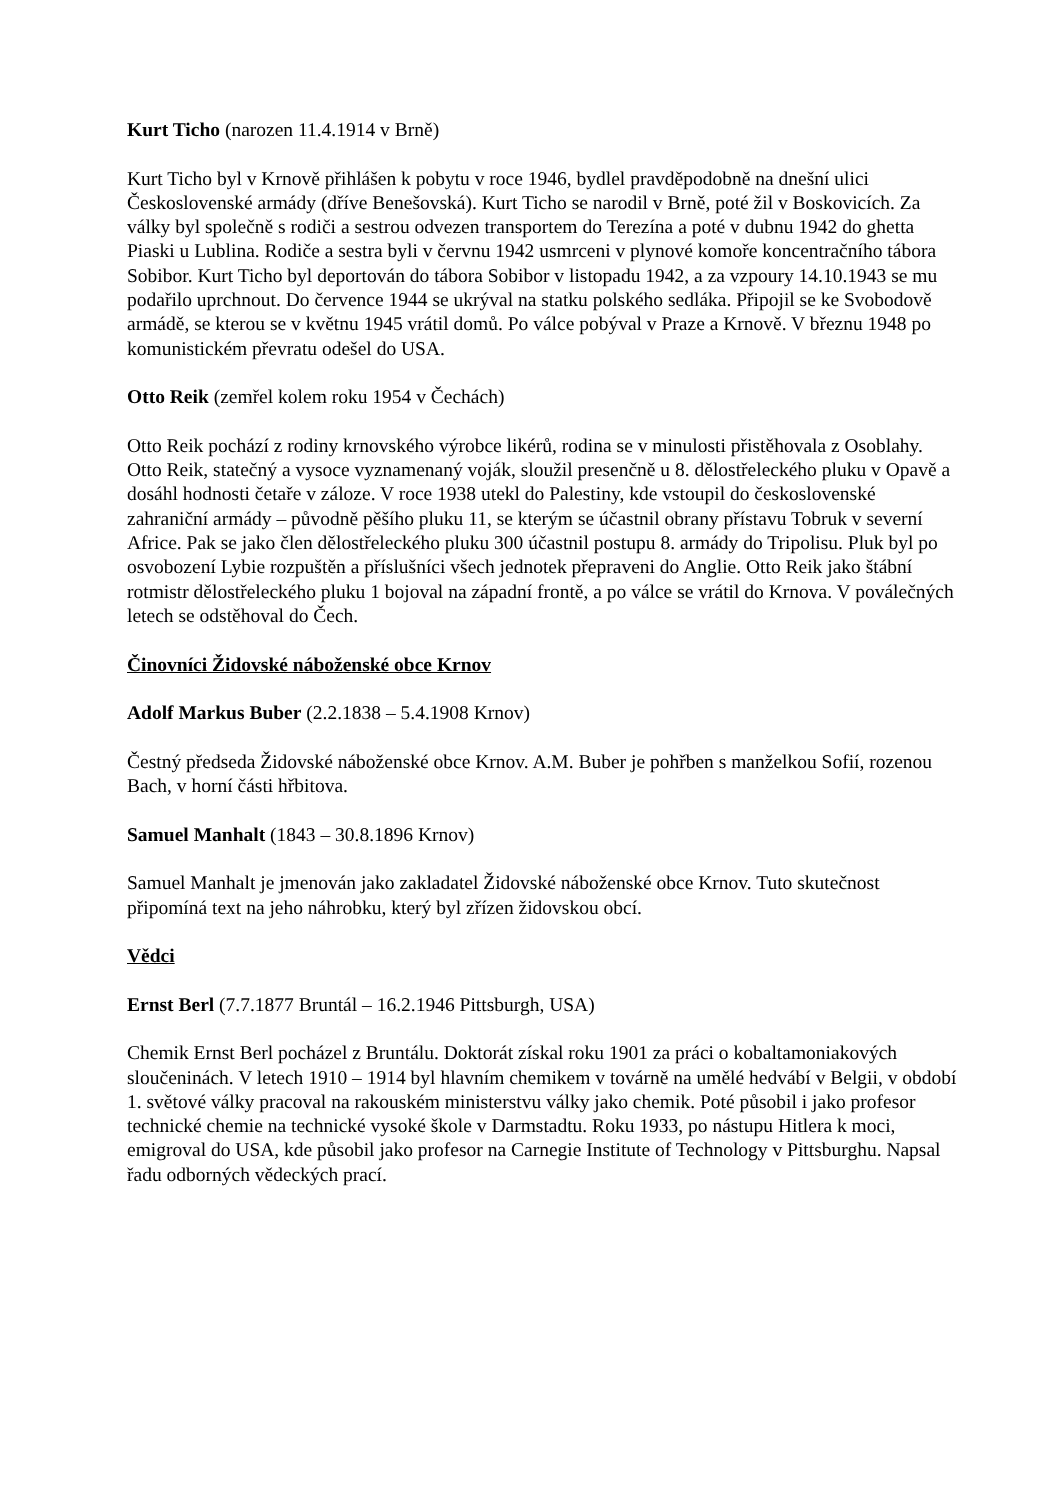Kurt Ticho (narozen 11.4.1914 v Brně)
Kurt Ticho byl v Krnově přihlášen k pobytu v roce 1946, bydlel pravděpodobně na dnešní ulici Československé armády (dříve Benešovská). Kurt Ticho se narodil v Brně, poté žil v Boskovicích. Za války byl společně s rodiči a sestrou odvezen transportem do Terezína a poté v dubnu 1942 do ghetta Piaski u Lublina. Rodiče a sestra byli v červnu 1942 usmrceni v plynové komoře koncentračního tábora Sobibor. Kurt Ticho byl deportován do tábora Sobibor v listopadu 1942, a za vzpoury 14.10.1943 se mu podařilo uprchnout. Do července 1944 se ukrýval na statku polského sedláka. Připojil se ke Svobodově armádě, se kterou se v květnu 1945 vrátil domů. Po válce pobýval v Praze a Krnově. V březnu 1948 po komunistickém převratu odešel do USA.
Otto Reik (zemřel kolem roku 1954 v Čechách)
Otto Reik pochází z rodiny krnovského výrobce likérů, rodina se v minulosti přistěhovala z Osoblahy. Otto Reik, statečný a vysoce vyznamenaný voják, sloužil presenčně u 8. dělostřeleckého pluku v Opavě a dosáhl hodnosti četaře v záloze. V roce 1938 utekl do Palestiny, kde vstoupil do československé zahraniční armády – původně pěšího pluku 11, se kterým se účastnil obrany přístavu Tobruk v severní Africe. Pak se jako člen dělostřeleckého pluku 300 účastnil postupu 8. armády do Tripolisu. Pluk byl po osvobození Lybie rozpuštěn a příslušníci všech jednotek přepraveni do Anglie. Otto Reik jako štábní rotmistr dělostřeleckého pluku 1 bojoval na západní frontě, a po válce se vrátil do Krnova. V poválečných letech se odstěhoval do Čech.
Činovníci Židovské náboženské obce Krnov
Adolf Markus Buber (2.2.1838 – 5.4.1908 Krnov)
Čestný předseda Židovské náboženské obce Krnov. A.M. Buber je pohřben s manželkou Sofií, rozenou Bach, v horní části hřbitova.
Samuel Manhalt (1843 – 30.8.1896 Krnov)
Samuel Manhalt je jmenován jako zakladatel Židovské náboženské obce Krnov. Tuto skutečnost připomíná text na jeho náhrobku, který byl zřízen židovskou obcí.
Vědci
Ernst Berl (7.7.1877 Bruntál – 16.2.1946 Pittsburgh, USA)
Chemik Ernst Berl pocházel z Bruntálu. Doktorát získal roku 1901 za práci o kobaltamoniakových sloučeninách. V letech 1910 – 1914 byl hlavním chemikem v továrně na umělé hedvábí v Belgii, v období 1. světové války pracoval na rakouském ministerstvu války jako chemik. Poté působil i jako profesor technické chemie na technické vysoké škole v Darmstadtu. Roku 1933, po nástupu Hitlera k moci, emigroval do USA, kde působil jako profesor na Carnegie Institute of Technology v Pittsburghu. Napsal řadu odborných vědeckých prací.